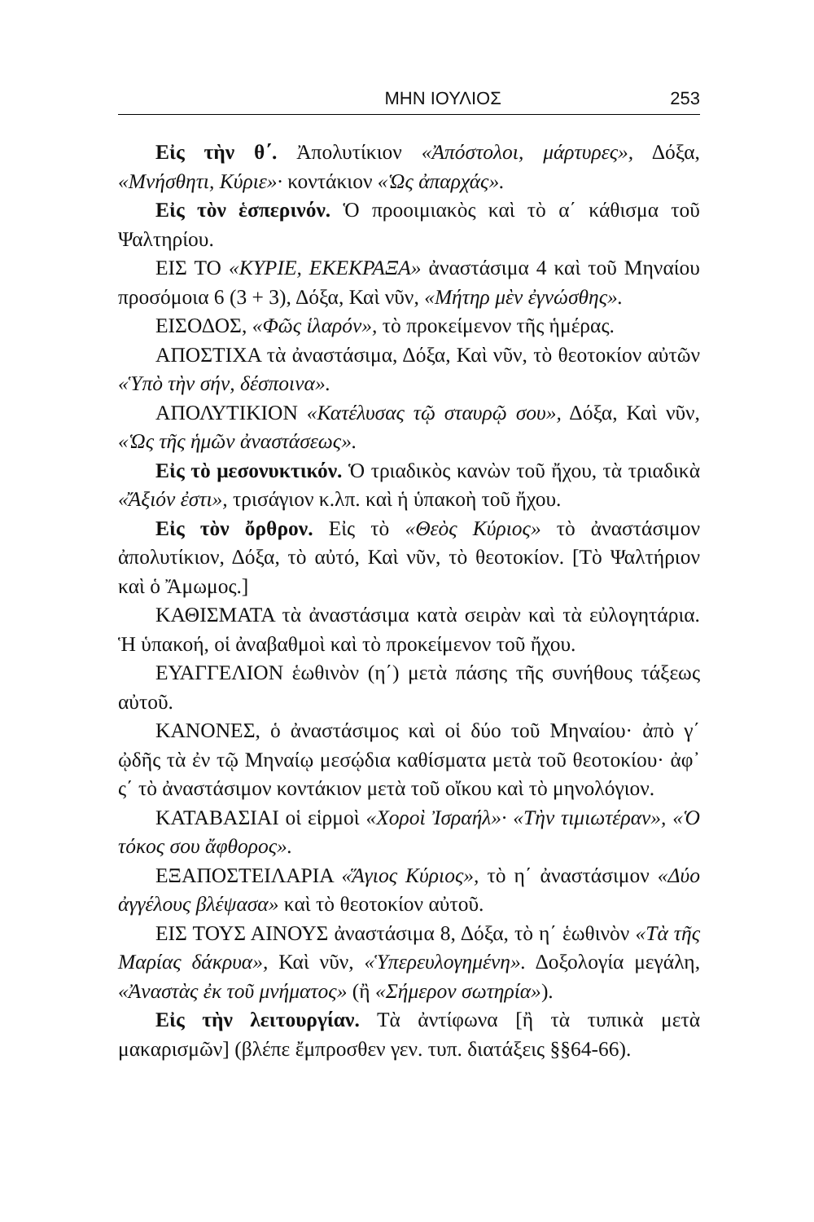ΜΗΝ ΙΟΥΛΙΟΣ 253
Εἰς τὴν θ΄. Ἀπολυτίκιον «Ἀπόστολοι, μάρτυρες», Δόξα, «Μνήσθητι, Κύριε»· κοντάκιον «Ὡς ἀπαρχάς».
Εἰς τὸν ἑσπερινόν. Ὁ προοιμιακὸς καὶ τὸ α΄ κάθισμα τοῦ Ψαλτηρίου.
ΕΙΣ ΤΟ «ΚΥΡΙΕ, ΕΚΕΚΡΑΞΑ» ἀναστάσιμα 4 καὶ τοῦ Μηναίου προσόμοια 6 (3 + 3), Δόξα, Καὶ νῦν, «Μήτηρ μὲν ἐγνώσθης».
ΕΙΣΟΔΟΣ, «Φῶς ἱλαρόν», τὸ προκείμενον τῆς ἡμέρας.
ΑΠΟΣΤΙΧΑ τὰ ἀναστάσιμα, Δόξα, Καὶ νῦν, τὸ θεοτοκίον αὐτῶν «Ὑπὸ τὴν σήν, δέσποινα».
ΑΠΟΛΥΤΙΚΙΟΝ «Κατέλυσας τῷ σταυρῷ σου», Δόξα, Καὶ νῦν, «Ὡς τῆς ἡμῶν ἀναστάσεως».
Εἰς τὸ μεσονυκτικόν. Ὁ τριαδικὸς κανὼν τοῦ ἤχου, τὰ τριαδικὰ «Ἄξιόν ἐστι», τρισάγιον κ.λπ. καὶ ἡ ὑπακοὴ τοῦ ἤχου.
Εἰς τὸν ὄρθρον. Εἰς τὸ «Θεὸς Κύριος» τὸ ἀναστάσιμον ἀπολυτίκιον, Δόξα, τὸ αὐτό, Καὶ νῦν, τὸ θεοτοκίον. [Τὸ Ψαλτήριον καὶ ὁ Ἄμωμος.]
ΚΑΘΙΣΜΑΤΑ τὰ ἀναστάσιμα κατὰ σειρὰν καὶ τὰ εὐλογητάρια. Ἡ ὑπακοή, οἱ ἀναβαθμοὶ καὶ τὸ προκείμενον τοῦ ἤχου.
ΕΥΑΓΓΕΛΙΟΝ ἑωθινὸν (η΄) μετὰ πάσης τῆς συνήθους τάξεως αὐτοῦ.
ΚΑΝΟΝΕΣ, ὁ ἀναστάσιμος καὶ οἱ δύο τοῦ Μηναίου· ἀπὸ γ΄ ᾠδῆς τὰ ἐν τῷ Μηναίῳ μεσῴδια καθίσματα μετὰ τοῦ θεοτοκίου· ἀφ᾽ ς΄ τὸ ἀναστάσιμον κοντάκιον μετὰ τοῦ οἴκου καὶ τὸ μηνολόγιον.
ΚΑΤΑΒΑΣΙΑΙ οἱ εἱρμοὶ «Χοροὶ Ἰσραήλ»· «Τὴν τιμιωτέραν», «Ὁ τόκος σου ἄφθορος».
ΕΞΑΠΟΣΤΕΙΛΑΡΙΑ «Ἅγιος Κύριος», τὸ η΄ ἀναστάσιμον «Δύο ἀγγέλους βλέψασα» καὶ τὸ θεοτοκίον αὐτοῦ.
ΕΙΣ ΤΟΥΣ ΑΙΝΟΥΣ ἀναστάσιμα 8, Δόξα, τὸ η΄ ἑωθινὸν «Τὰ τῆς Μαρίας δάκρυα», Καὶ νῦν, «Ὑπερευλογημένη». Δοξολογία μεγάλη, «Ἀναστὰς ἐκ τοῦ μνήματος» (ἢ «Σήμερον σωτηρία»).
Εἰς τὴν λειτουργίαν. Τὰ ἀντίφωνα [ἢ τὰ τυπικὰ μετὰ μακαρισμῶν] (βλέπε ἔμπροσθεν γεν. τυπ. διατάξεις §§64-66).